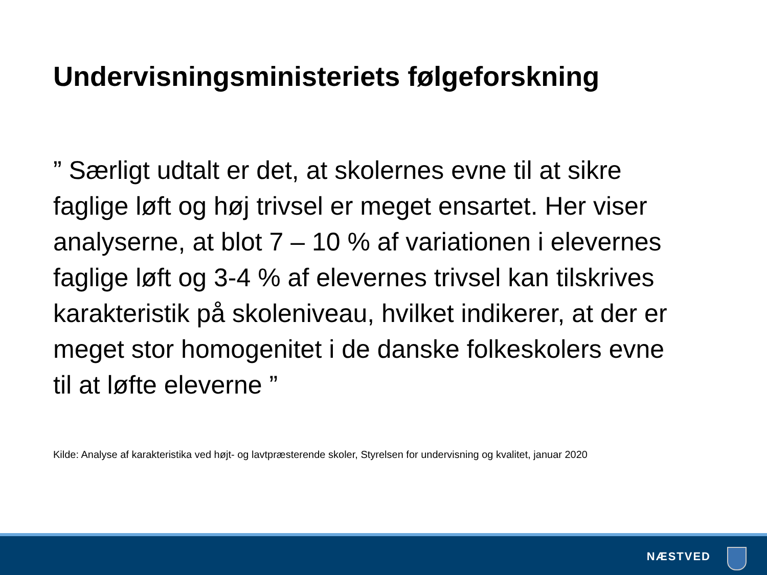Undervisningsministeriets følgeforskning
” Særligt udtalt er det, at skolernes evne til at sikre faglige løft og høj trivsel er meget ensartet. Her viser analyserne, at blot 7 – 10 % af variationen i elevernes faglige løft og 3-4 % af elevernes trivsel kan tilskrives karakteristik på skoleniveau, hvilket indikerer, at der er meget stor homogenitet i de danske folkeskolers evne til at løfte eleverne ”
Kilde: Analyse af karakteristika ved højt- og lavtpræsterende skoler, Styrelsen for undervisning og kvalitet, januar 2020
NÆSTVED